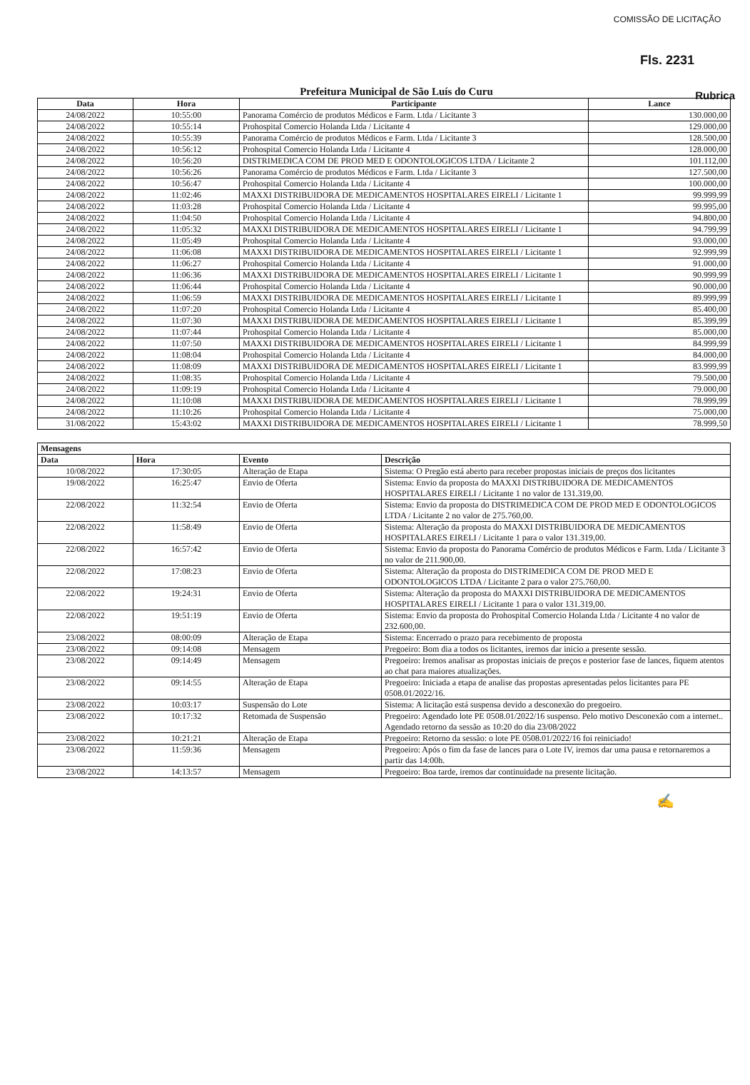COMISSÃO DE LICITAÇÃO
Fls. 2231
Rubrica
Prefeitura Municipal de São Luís do Curu
| Data | Hora | Participante | Lance |
| --- | --- | --- | --- |
| 24/08/2022 | 10:55:00 | Panorama Comércio de produtos Médicos e Farm. Ltda / Licitante 3 | 130.000,00 |
| 24/08/2022 | 10:55:14 | Prohospital Comercio Holanda Ltda / Licitante 4 | 129.000,00 |
| 24/08/2022 | 10:55:39 | Panorama Comércio de produtos Médicos e Farm. Ltda / Licitante 3 | 128.500,00 |
| 24/08/2022 | 10:56:12 | Prohospital Comercio Holanda Ltda / Licitante 4 | 128.000,00 |
| 24/08/2022 | 10:56:20 | DISTRIMEDICA COM DE PROD MED E ODONTOLOGICOS LTDA / Licitante 2 | 101.112,00 |
| 24/08/2022 | 10:56:26 | Panorama Comércio de produtos Médicos e Farm. Ltda / Licitante 3 | 127.500,00 |
| 24/08/2022 | 10:56:47 | Prohospital Comercio Holanda Ltda / Licitante 4 | 100.000,00 |
| 24/08/2022 | 11:02:46 | MAXXI DISTRIBUIDORA DE MEDICAMENTOS HOSPITALARES EIRELI / Licitante 1 | 99.999,99 |
| 24/08/2022 | 11:03:28 | Prohospital Comercio Holanda Ltda / Licitante 4 | 99.995,00 |
| 24/08/2022 | 11:04:50 | Prohospital Comercio Holanda Ltda / Licitante 4 | 94.800,00 |
| 24/08/2022 | 11:05:32 | MAXXI DISTRIBUIDORA DE MEDICAMENTOS HOSPITALARES EIRELI / Licitante 1 | 94.799,99 |
| 24/08/2022 | 11:05:49 | Prohospital Comercio Holanda Ltda / Licitante 4 | 93.000,00 |
| 24/08/2022 | 11:06:08 | MAXXI DISTRIBUIDORA DE MEDICAMENTOS HOSPITALARES EIRELI / Licitante 1 | 92.999,99 |
| 24/08/2022 | 11:06:27 | Prohospital Comercio Holanda Ltda / Licitante 4 | 91.000,00 |
| 24/08/2022 | 11:06:36 | MAXXI DISTRIBUIDORA DE MEDICAMENTOS HOSPITALARES EIRELI / Licitante 1 | 90.999,99 |
| 24/08/2022 | 11:06:44 | Prohospital Comercio Holanda Ltda / Licitante 4 | 90.000,00 |
| 24/08/2022 | 11:06:59 | MAXXI DISTRIBUIDORA DE MEDICAMENTOS HOSPITALARES EIRELI / Licitante 1 | 89.999,99 |
| 24/08/2022 | 11:07:20 | Prohospital Comercio Holanda Ltda / Licitante 4 | 85.400,00 |
| 24/08/2022 | 11:07:30 | MAXXI DISTRIBUIDORA DE MEDICAMENTOS HOSPITALARES EIRELI / Licitante 1 | 85.399,99 |
| 24/08/2022 | 11:07:44 | Prohospital Comercio Holanda Ltda / Licitante 4 | 85.000,00 |
| 24/08/2022 | 11:07:50 | MAXXI DISTRIBUIDORA DE MEDICAMENTOS HOSPITALARES EIRELI / Licitante 1 | 84.999,99 |
| 24/08/2022 | 11:08:04 | Prohospital Comercio Holanda Ltda / Licitante 4 | 84.000,00 |
| 24/08/2022 | 11:08:09 | MAXXI DISTRIBUIDORA DE MEDICAMENTOS HOSPITALARES EIRELI / Licitante 1 | 83.999,99 |
| 24/08/2022 | 11:08:35 | Prohospital Comercio Holanda Ltda / Licitante 4 | 79.500,00 |
| 24/08/2022 | 11:09:19 | Prohospital Comercio Holanda Ltda / Licitante 4 | 79.000,00 |
| 24/08/2022 | 11:10:08 | MAXXI DISTRIBUIDORA DE MEDICAMENTOS HOSPITALARES EIRELI / Licitante 1 | 78.999,99 |
| 24/08/2022 | 11:10:26 | Prohospital Comercio Holanda Ltda / Licitante 4 | 75.000,00 |
| 31/08/2022 | 15:43:02 | MAXXI DISTRIBUIDORA DE MEDICAMENTOS HOSPITALARES EIRELI / Licitante 1 | 78.999,50 |
| Mensagens | | | |
| --- | --- | --- | --- |
| Data | Hora | Evento | Descrição |
| 10/08/2022 | 17:30:05 | Alteração de Etapa | Sistema: O Pregão está aberto para receber propostas iniciais de preços dos licitantes |
| 19/08/2022 | 16:25:47 | Envio de Oferta | Sistema: Envio da proposta do MAXXI DISTRIBUIDORA DE MEDICAMENTOS HOSPITALARES EIRELI / Licitante 1 no valor de 131.319,00. |
| 22/08/2022 | 11:32:54 | Envio de Oferta | Sistema: Envio da proposta do DISTRIMEDICA COM DE PROD MED E ODONTOLOGICOS LTDA / Licitante 2 no valor de 275.760,00. |
| 22/08/2022 | 11:58:49 | Envio de Oferta | Sistema: Alteração da proposta do MAXXI DISTRIBUIDORA DE MEDICAMENTOS HOSPITALARES EIRELI / Licitante 1 para o valor 131.319,00. |
| 22/08/2022 | 16:57:42 | Envio de Oferta | Sistema: Envio da proposta do Panorama Comércio de produtos Médicos e Farm. Ltda / Licitante 3 no valor de 211.900,00. |
| 22/08/2022 | 17:08:23 | Envio de Oferta | Sistema: Alteração da proposta do DISTRIMEDICA COM DE PROD MED E ODONTOLOGICOS LTDA / Licitante 2 para o valor 275.760,00. |
| 22/08/2022 | 19:24:31 | Envio de Oferta | Sistema: Alteração da proposta do MAXXI DISTRIBUIDORA DE MEDICAMENTOS HOSPITALARES EIRELI / Licitante 1 para o valor 131.319,00. |
| 22/08/2022 | 19:51:19 | Envio de Oferta | Sistema: Envio da proposta do Prohospital Comercio Holanda Ltda / Licitante 4 no valor de 232.600,00. |
| 23/08/2022 | 08:00:09 | Alteração de Etapa | Sistema: Encerrado o prazo para recebimento de proposta |
| 23/08/2022 | 09:14:08 | Mensagem | Pregoeiro: Bom dia a todos os licitantes, iremos dar inicio a presente sessão. |
| 23/08/2022 | 09:14:49 | Mensagem | Pregoeiro: Iremos analisar as propostas iniciais de preços e posterior fase de lances, fiquem atentos ao chat para maiores atualizações. |
| 23/08/2022 | 09:14:55 | Alteração de Etapa | Pregoeiro: Iniciada a etapa de analise das propostas apresentadas pelos licitantes para PE 0508.01/2022/16. |
| 23/08/2022 | 10:03:17 | Suspensão do Lote | Sistema: A licitação está suspensa devido a desconexão do pregoeiro. |
| 23/08/2022 | 10:17:32 | Retomada de Suspensão | Pregoeiro: Agendado lote PE 0508.01/2022/16 suspenso. Pelo motivo Desconexão com a internet.. Agendado retorno da sessão as 10:20 do dia 23/08/2022 |
| 23/08/2022 | 10:21:21 | Alteração de Etapa | Pregoeiro: Retorno da sessão: o lote PE 0508.01/2022/16 foi reiniciado! |
| 23/08/2022 | 11:59:36 | Mensagem | Pregoeiro: Após o fim da fase de lances para o Lote IV, iremos dar uma pausa e retornaremos a partir das 14:00h. |
| 23/08/2022 | 14:13:57 | Mensagem | Pregoeiro: Boa tarde, iremos dar continuidade na presente licitação. |
✍